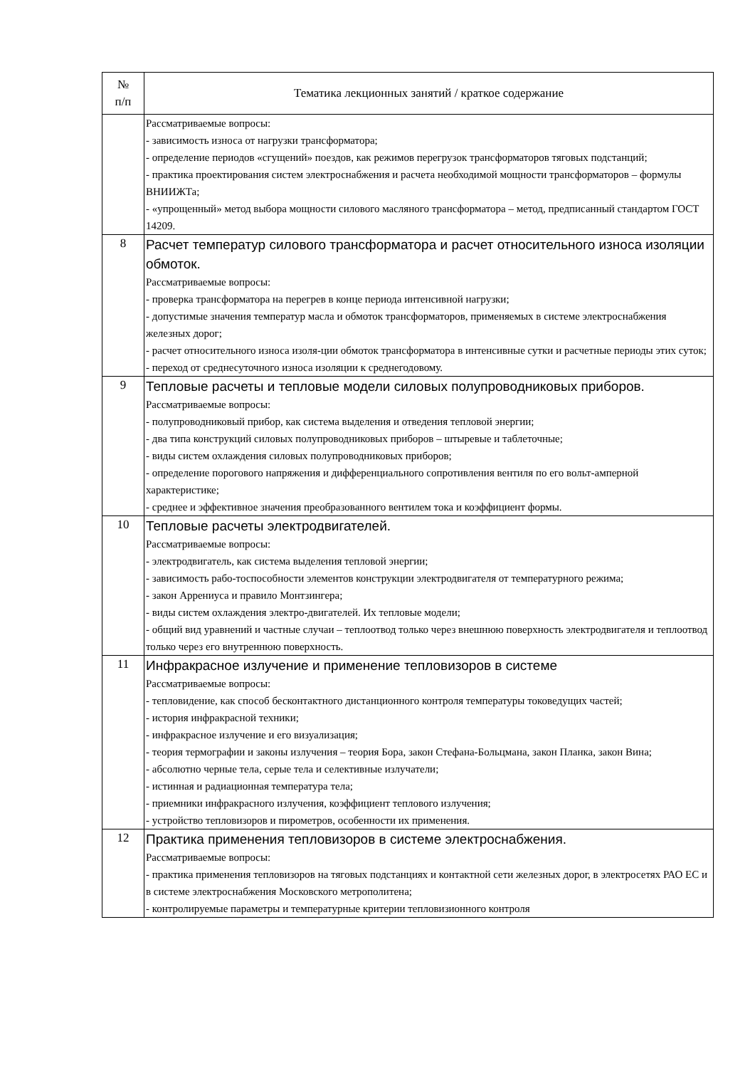| № п/п | Тематика лекционных занятий / краткое содержание |
| --- | --- |
| | Рассматриваемые вопросы: - зависимость износа от нагрузки трансформатора; - определение периодов «сгущений» поездов, как режимов перегрузок трансформаторов тяговых подстанций; - практика проектирования систем электроснабжения и расчета необходимой мощности трансформаторов – формулы ВНИИЖТа; - «упрощенный» метод выбора мощности силового масляного трансформатора – метод, предписанный стандартом ГОСТ 14209. |
| 8 | Расчет температур силового трансформатора и расчет относительного износа изоляции обмоток. Рассматриваемые вопросы: - проверка трансформатора на перегрев в конце периода интенсивной нагрузки; - допустимые значения температур масла и обмоток трансформаторов, применяемых в системе электроснабжения железных дорог; - расчет относительного износа изоля-ции обмоток трансформатора в интенсивные сутки и расчетные периоды этих суток; - переход от среднесуточного износа изоляции к среднегодовому. |
| 9 | Тепловые расчеты и тепловые модели силовых полупроводниковых приборов. Рассматриваемые вопросы: - полупроводниковый прибор, как система выделения и отведения тепловой энергии; - два типа конструкций силовых полупроводниковых приборов – штыревые и таблеточные; - виды систем охлаждения силовых полупроводниковых приборов; - определение порогового напряжения и дифференциального сопротивления вентиля по его вольт-амперной характеристике; - среднее и эффективное значения преобразованного вентилем тока и коэффициент формы. |
| 10 | Тепловые расчеты электродвигателей. Рассматриваемые вопросы: - электродвигатель, как система выделения тепловой энергии; - зависимость рабо-тоспособности элементов конструкции электродвигателя от температурного режима; - закон Аррениуса и правило Монтзингера; - виды систем охлаждения электро-двигателей. Их тепловые модели; - общий вид уравнений и частные случаи – теплоотвод только через внешнюю поверхность электродвигателя и теплоотвод только через его внутреннюю поверхность. |
| 11 | Инфракрасное излучение и применение тепловизоров в системе Рассматриваемые вопросы: - тепловидение, как способ бесконтактного дистанционного контроля температуры токоведущих частей; - история инфракрасной техники; - инфракрасное излучение и его визуализация; - теория термографии и законы излучения – теория Бора, закон Стефана-Больцмана, закон Планка, закон Вина; - абсолютно черные тела, серые тела и селективные излучатели; - истинная и радиационная температура тела; - приемники инфракрасного излучения, коэффициент теплового излучения; - устройство тепловизоров и пирометров, особенности их применения. |
| 12 | Практика применения тепловизоров в системе электроснабжения. Рассматриваемые вопросы: - практика применения тепловизоров на тяговых подстанциях и контактной сети железных дорог, в электросетях РАО ЕС и в системе электроснабжения Московского метрополитена; - контролируемые параметры и температурные критерии тепловизионного контроля |